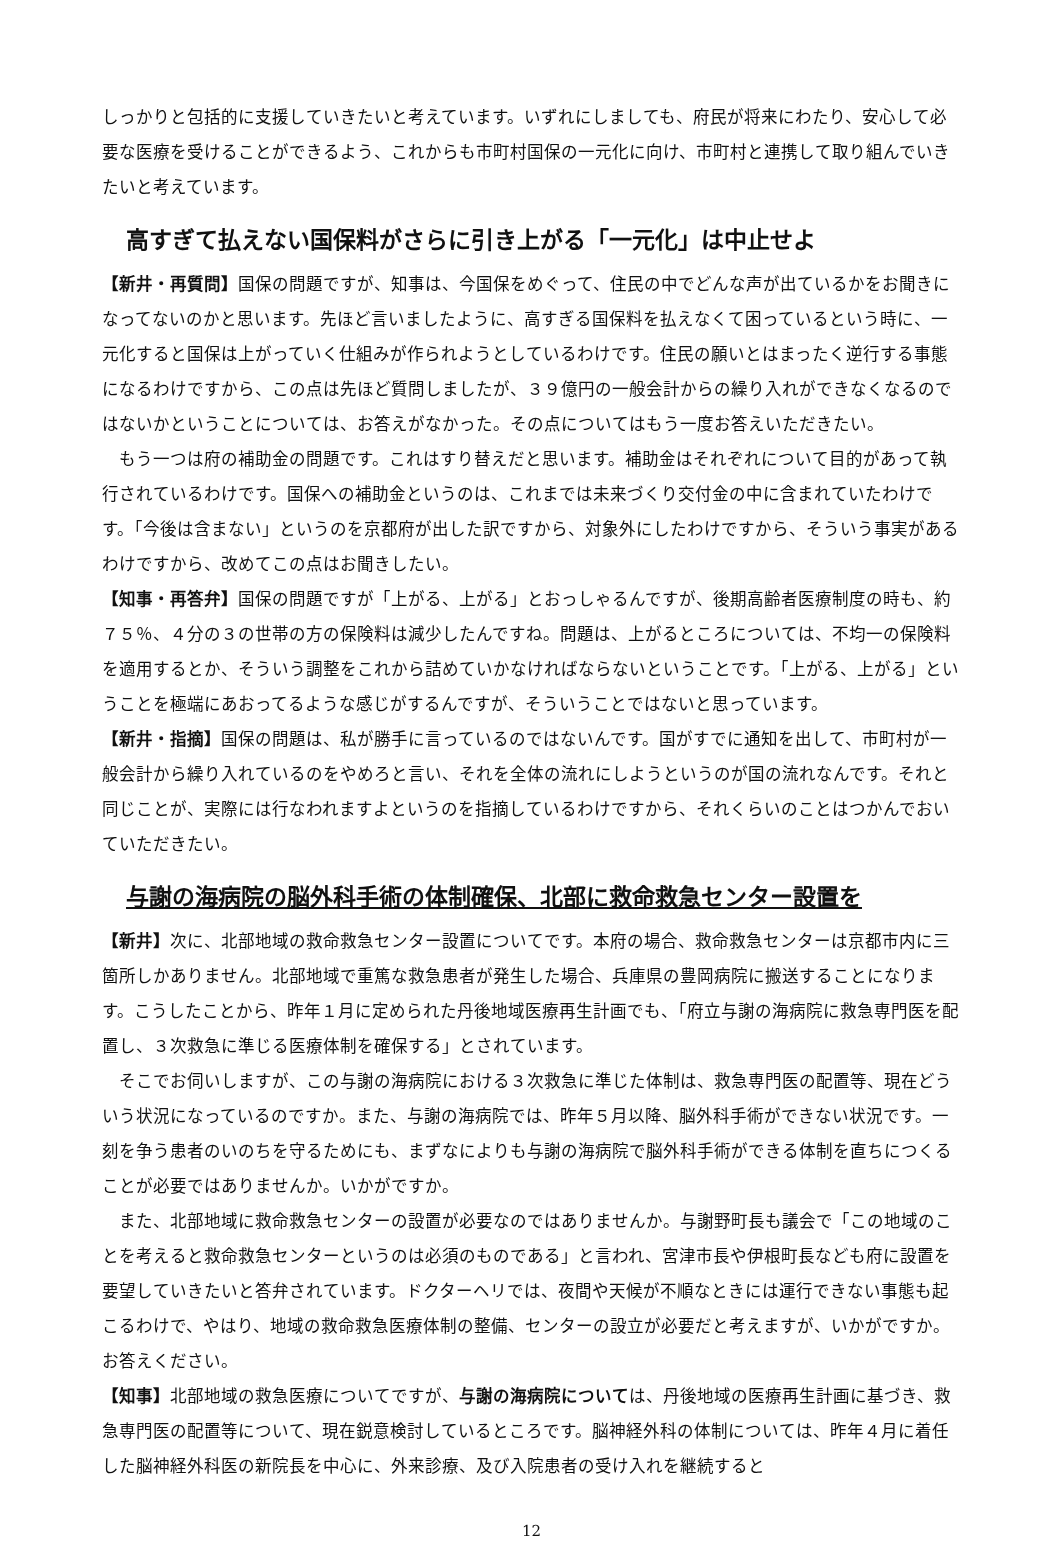しっかりと包括的に支援していきたいと考えています。いずれにしましても、府民が将来にわたり、安心して必要な医療を受けることができるよう、これからも市町村国保の一元化に向け、市町村と連携して取り組んでいきたいと考えています。
高すぎて払えない国保料がさらに引き上がる「一元化」は中止せよ
【新井・再質問】国保の問題ですが、知事は、今国保をめぐって、住民の中でどんな声が出ているかをお聞きになってないのかと思います。先ほど言いましたように、高すぎる国保料を払えなくて困っているという時に、一元化すると国保は上がっていく仕組みが作られようとしているわけです。住民の願いとはまったく逆行する事態になるわけですから、この点は先ほど質問しましたが、３９億円の一般会計からの繰り入れができなくなるのではないかということについては、お答えがなかった。その点についてはもう一度お答えいただきたい。
もう一つは府の補助金の問題です。これはすり替えだと思います。補助金はそれぞれについて目的があって執行されているわけです。国保への補助金というのは、これまでは未来づくり交付金の中に含まれていたわけです。「今後は含まない」というのを京都府が出した訳ですから、対象外にしたわけですから、そういう事実があるわけですから、改めてこの点はお聞きしたい。
【知事・再答弁】国保の問題ですが「上がる、上がる」とおっしゃるんですが、後期高齢者医療制度の時も、約７５％、４分の３の世帯の方の保険料は減少したんですね。問題は、上がるところについては、不均一の保険料を適用するとか、そういう調整をこれから詰めていかなければならないということです。「上がる、上がる」ということを極端にあおってるような感じがするんですが、そういうことではないと思っています。
【新井・指摘】国保の問題は、私が勝手に言っているのではないんです。国がすでに通知を出して、市町村が一般会計から繰り入れているのをやめろと言い、それを全体の流れにしようというのが国の流れなんです。それと同じことが、実際には行なわれますよというのを指摘しているわけですから、それくらいのことはつかんでおいていただきたい。
与謝の海病院の脳外科手術の体制確保、北部に救命救急センター設置を
【新井】次に、北部地域の救命救急センター設置についてです。本府の場合、救命救急センターは京都市内に三箇所しかありません。北部地域で重篤な救急患者が発生した場合、兵庫県の豊岡病院に搬送することになります。こうしたことから、昨年１月に定められた丹後地域医療再生計画でも、「府立与謝の海病院に救急専門医を配置し、３次救急に準じる医療体制を確保する」とされています。
そこでお伺いしますが、この与謝の海病院における３次救急に準じた体制は、救急専門医の配置等、現在どういう状況になっているのですか。また、与謝の海病院では、昨年５月以降、脳外科手術ができない状況です。一刻を争う患者のいのちを守るためにも、まずなによりも与謝の海病院で脳外科手術ができる体制を直ちにつくることが必要ではありませんか。いかがですか。
また、北部地域に救命救急センターの設置が必要なのではありませんか。与謝野町長も議会で「この地域のことを考えると救命救急センターというのは必須のものである」と言われ、宮津市長や伊根町長なども府に設置を要望していきたいと答弁されています。ドクターヘリでは、夜間や天候が不順なときには運行できない事態も起こるわけで、やはり、地域の救命救急医療体制の整備、センターの設立が必要だと考えますが、いかがですか。お答えください。
【知事】北部地域の救急医療についてですが、与謝の海病院については、丹後地域の医療再生計画に基づき、救急専門医の配置等について、現在鋭意検討しているところです。脳神経外科の体制については、昨年４月に着任した脳神経外科医の新院長を中心に、外来診療、及び入院患者の受け入れを継続すると
12